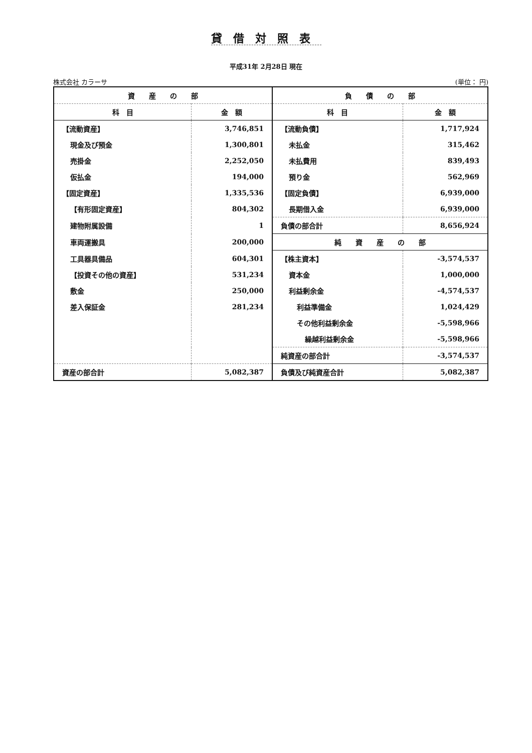貸借対照表
平成31年 2月28日 現在
株式会社 カラーサ (単位： 円)
| 資 産 の 部 | | 負 債 の 部 | |
| --- | --- | --- | --- |
| 科 目 | 金 額 | 科 目 | 金 額 |
| 【流動資産】 | 3,746,851 | 【流動負債】 | 1,717,924 |
| 現金及び預金 | 1,300,801 | 未払金 | 315,462 |
| 売掛金 | 2,252,050 | 未払費用 | 839,493 |
| 仮払金 | 194,000 | 預り金 | 562,969 |
| 【固定資産】 | 1,335,536 | 【固定負債】 | 6,939,000 |
| 【有形固定資産】 | 804,302 | 長期借入金 | 6,939,000 |
| 建物附属設備 | 1 | 負債の部合計 | 8,656,924 |
| 車両運搬具 | 200,000 | 純 資 産 の 部 | |
| 工具器具備品 | 604,301 | 【株主資本】 | -3,574,537 |
| 【投資その他の資産】 | 531,234 | 資本金 | 1,000,000 |
| 敷金 | 250,000 | 利益剰余金 | -4,574,537 |
| 差入保証金 | 281,234 | 利益準備金 | 1,024,429 |
| | | その他利益剰余金 | -5,598,966 |
| | | 繰越利益剰余金 | -5,598,966 |
| | | 純資産の部合計 | -3,574,537 |
| 資産の部合計 | 5,082,387 | 負債及び純資産合計 | 5,082,387 |